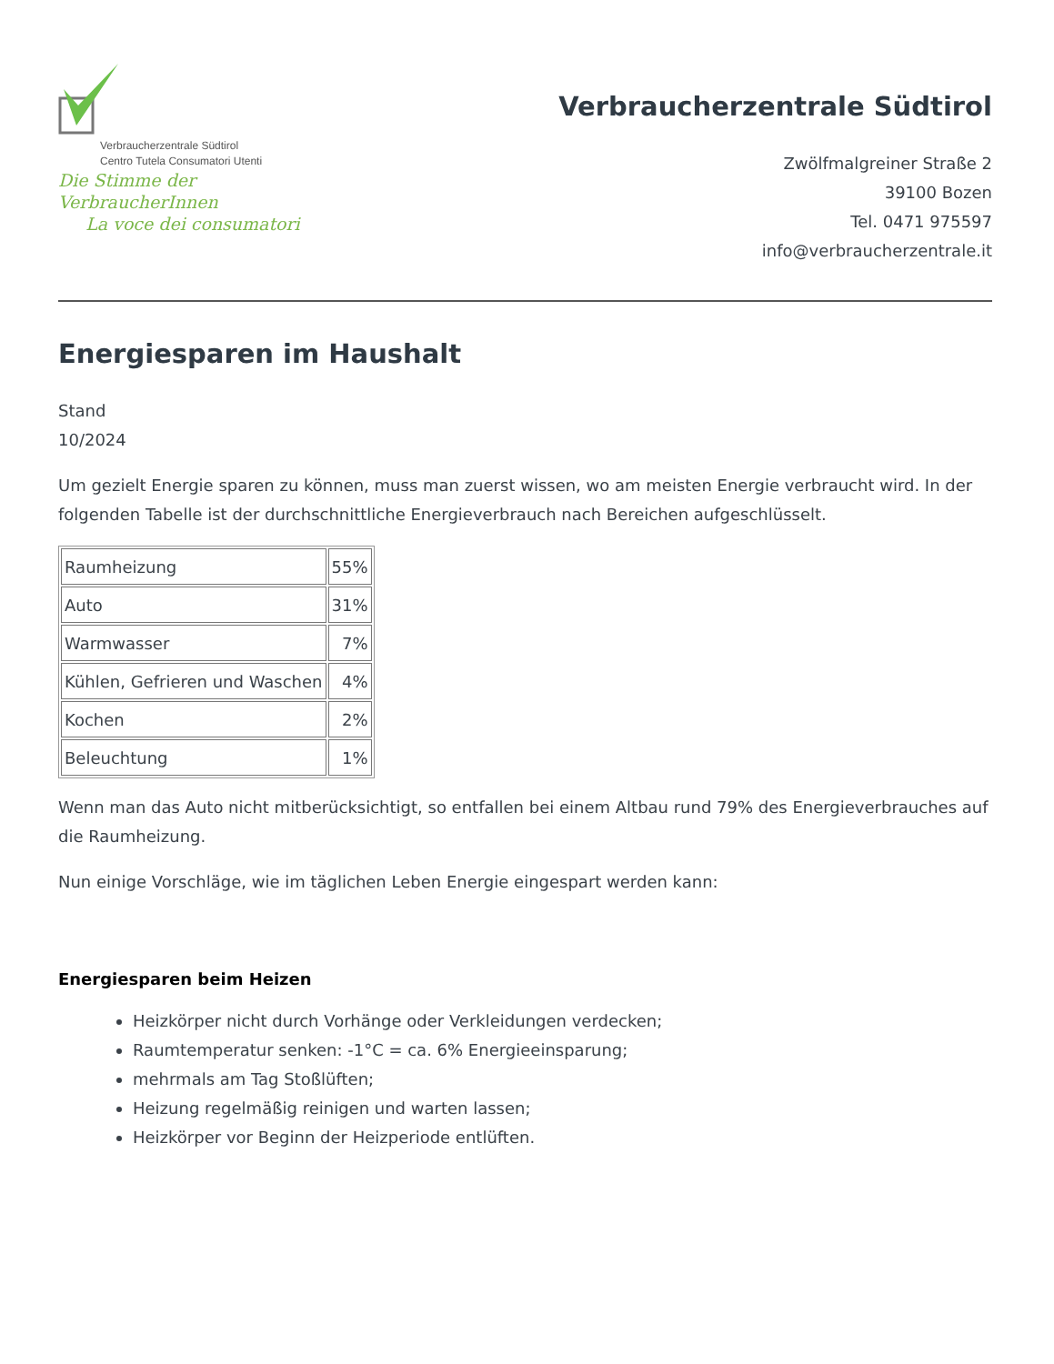Verbraucherzentrale Südtirol
Centro Tutela Consumatori Utenti
Die Stimme der VerbraucherInnen
La voce dei consumatori
Verbraucherzentrale Südtirol
Zwölfmalgreiner Straße 2
39100 Bozen
Tel. 0471 975597
info@verbraucherzentrale.it
Energiesparen im Haushalt
Stand
10/2024
Um gezielt Energie sparen zu können, muss man zuerst wissen, wo am meisten Energie verbraucht wird. In der folgenden Tabelle ist der durchschnittliche Energieverbrauch nach Bereichen aufgeschlüsselt.
| Raumheizung | 55% |
| Auto | 31% |
| Warmwasser | 7% |
| Kühlen, Gefrieren und Waschen | 4% |
| Kochen | 2% |
| Beleuchtung | 1% |
Wenn man das Auto nicht mitberücksichtigt, so entfallen bei einem Altbau rund 79% des Energieverbrauches auf die Raumheizung.
Nun einige Vorschläge, wie im täglichen Leben Energie eingespart werden kann:
Energiesparen beim Heizen
Heizkörper nicht durch Vorhänge oder Verkleidungen verdecken;
Raumtemperatur senken: -1°C = ca. 6% Energieeinsparung;
mehrmals am Tag Stoßlüften;
Heizung regelmäßig reinigen und warten lassen;
Heizkörper vor Beginn der Heizperiode entlüften.